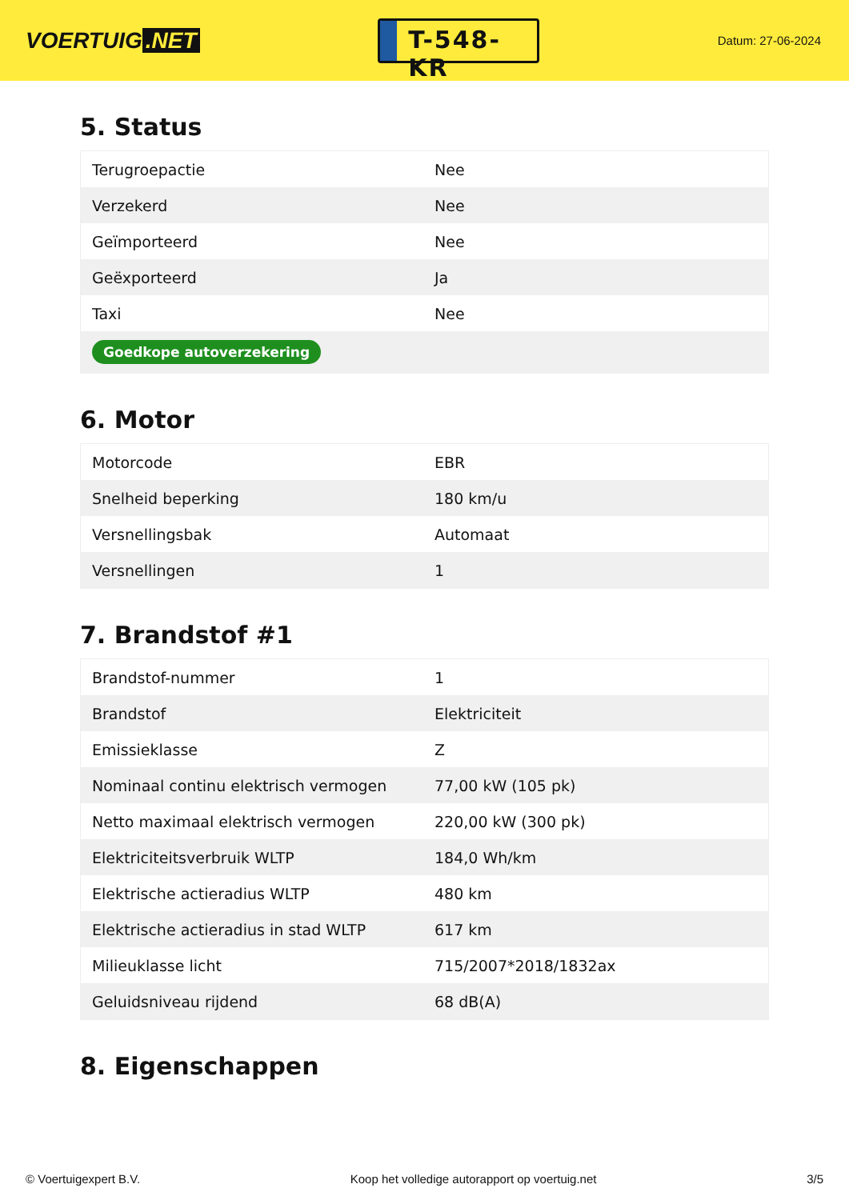VOERTUIG.NET
T-548-KR
Datum: 27-06-2024
5. Status
| Terugroepactie | Nee |
| Verzekerd | Nee |
| Geïmporteerd | Nee |
| Geëxporteerd | Ja |
| Taxi | Nee |
| Goedkope autoverzekering | |
6. Motor
| Motorcode | EBR |
| Snelheid beperking | 180 km/u |
| Versnellingsbak | Automaat |
| Versnellingen | 1 |
7. Brandstof #1
| Brandstof-nummer | 1 |
| Brandstof | Elektriciteit |
| Emissieklasse | Z |
| Nominaal continu elektrisch vermogen | 77,00 kW (105 pk) |
| Netto maximaal elektrisch vermogen | 220,00 kW (300 pk) |
| Elektriciteitsverbruik WLTP | 184,0 Wh/km |
| Elektrische actieradius WLTP | 480 km |
| Elektrische actieradius in stad WLTP | 617 km |
| Milieuklasse licht | 715/2007*2018/1832ax |
| Geluidsniveau rijdend | 68 dB(A) |
8. Eigenschappen
© Voertuigexpert B.V. Koop het volledige autorapport op voertuig.net 3/5